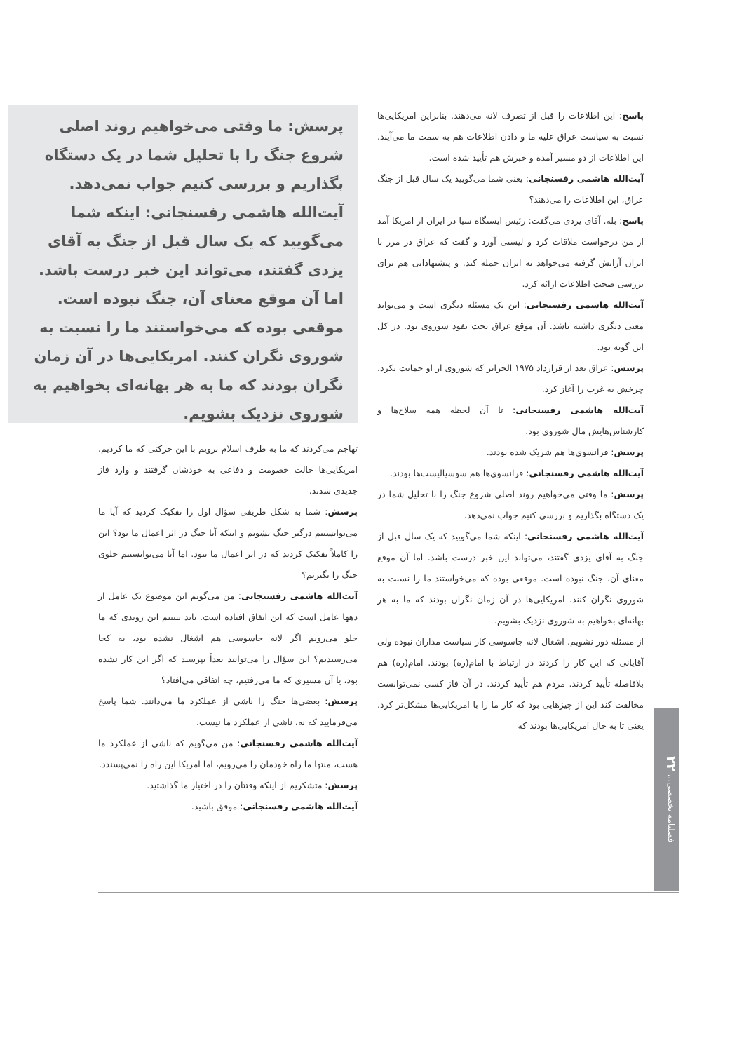پاسخ: این اطلاعات را قبل از تصرف لانه می‌دهند. بنابراین امریکایی‌ها نسبت به سیاست عراق علیه ما و دادن اطلاعات هم به سمت ما می‌آیند. این اطلاعات از دو مسیر آمده و خبرش هم تأیید شده است.
آیت‌الله هاشمی رفسنجانی: یعنی شما می‌گویید یک سال قبل از جنگ عراق، این اطلاعات را می‌دهند؟
پاسخ: بله. آقای یزدی می‌گفت: رئیس ایستگاه سیا در ایران از امریکا آمد از من درخواست ملاقات کرد و لیستی آورد و گفت که عراق در مرز با ایران آرایش گرفته می‌خواهد به ایران حمله کند. و پیشنهاداتی هم برای بررسی صحت اطلاعات ارائه کرد.
آیت‌الله هاشمی رفسنجانی: این یک مسئله دیگری است و می‌تواند معنی دیگری داشته باشد. آن موقع عراق تحت نفوذ شوروی بود. در کل این گونه بود.
پرسش: عراق بعد از قرارداد ۱۹۷۵ الجزایر که شوروی از او حمایت نکرد، چرخش به غرب را آغاز کرد.
آیت‌الله هاشمی رفسنجانی: تا آن لحظه همه سلاح‌ها و کارشناس‌هایش مال شوروی بود.
پرسش: فرانسوی‌ها هم شریک شده بودند.
آیت‌الله هاشمی رفسنجانی: فرانسوی‌ها هم سوسیالیست‌ها بودند.
پرسش: ما وقتی می‌خواهیم روند اصلی شروع جنگ را با تحلیل شما در یک دستگاه بگذاریم و بررسی کنیم جواب نمی‌دهد.
آیت‌الله هاشمی رفسنجانی: اینکه شما می‌گویید که یک سال قبل از جنگ به آقای یزدی گفتند، می‌تواند این خبر درست باشد. اما آن موقع معنای آن، جنگ نبوده است. موقعی بوده که می‌خواستند ما را نسبت به شوروی نگران کنند. امریکایی‌ها در آن زمان نگران بودند که ما به هر بهانه‌ای بخواهیم به شوروی نزدیک بشویم.
از مسئله دور نشویم. اشغال لانه جاسوسی کار سیاست مداران نبوده ولی آقایانی که این کار را کردند در ارتباط با امام(ره) بودند. امام(ره) هم بلافاصله تأیید کردند. مردم هم تأیید کردند. در آن فاز کسی نمی‌توانست مخالفت کند این از چیزهایی بود که کار ما را با امریکایی‌ها مشکل‌تر کرد. یعنی تا به حال امریکایی‌ها بودند که
پرسش: ما وقتی می‌خواهیم روند اصلی شروع جنگ را با تحلیل شما در یک دستگاه بگذاریم و بررسی کنیم جواب نمی‌دهد. آیت‌الله هاشمی رفسنجانی: اینکه شما می‌گویید که یک سال قبل از جنگ به آقای یزدی گفتند، می‌تواند این خبر درست باشد. اما آن موقع معنای آن، جنگ نبوده است. موقعی بوده که می‌خواستند ما را نسبت به شوروی نگران کنند. امریکایی‌ها در آن زمان نگران بودند که ما به هر بهانه‌ای بخواهیم به شوروی نزدیک بشویم.
تهاجم می‌کردند که ما به طرف اسلام نرویم با این حرکتی که ما کردیم، امریکایی‌ها حالت خصومت و دفاعی به خودشان گرفتند و وارد فاز جدیدی شدند.
پرسش: شما به شکل ظریفی سؤال اول را تفکیک کردید که آیا ما می‌توانستیم درگیر جنگ نشویم و اینکه آیا جنگ در اثر اعمال ما بود؟ این را کاملاً تفکیک کردید که در اثر اعمال ما نبود. اما آیا می‌توانستیم جلوی جنگ را بگیریم؟
آیت‌الله هاشمی رفسنجانی: من می‌گویم این موضوع یک عامل از دهها عامل است که این اتفاق افتاده است. باید ببینیم این روندی که ما جلو می‌رویم اگر لانه جاسوسی هم اشغال نشده بود، به کجا می‌رسیدیم؟ این سؤال را می‌توانید بعداً بپرسید که اگر این کار نشده بود، یا آن مسیری که ما می‌رفتیم، چه اتفاقی می‌افتاد؟
پرسش: بعضی‌ها جنگ را ناشی از عملکرد ما می‌دانند. شما پاسخ می‌فرمایید که نه، ناشی از عملکرد ما نیست.
آیت‌الله هاشمی رفسنجانی: من می‌گویم که ناشی از عملکرد ما هست، منتها ما راه خودمان را می‌رویم، اما امریکا این راه را نمی‌پسندد.
پرسش: متشکریم از اینکه وقتتان را در اختیار ما گذاشتید.
آیت‌الله هاشمی رفسنجانی: موفق باشید.
فصلنامه تخصصی... ۲۲